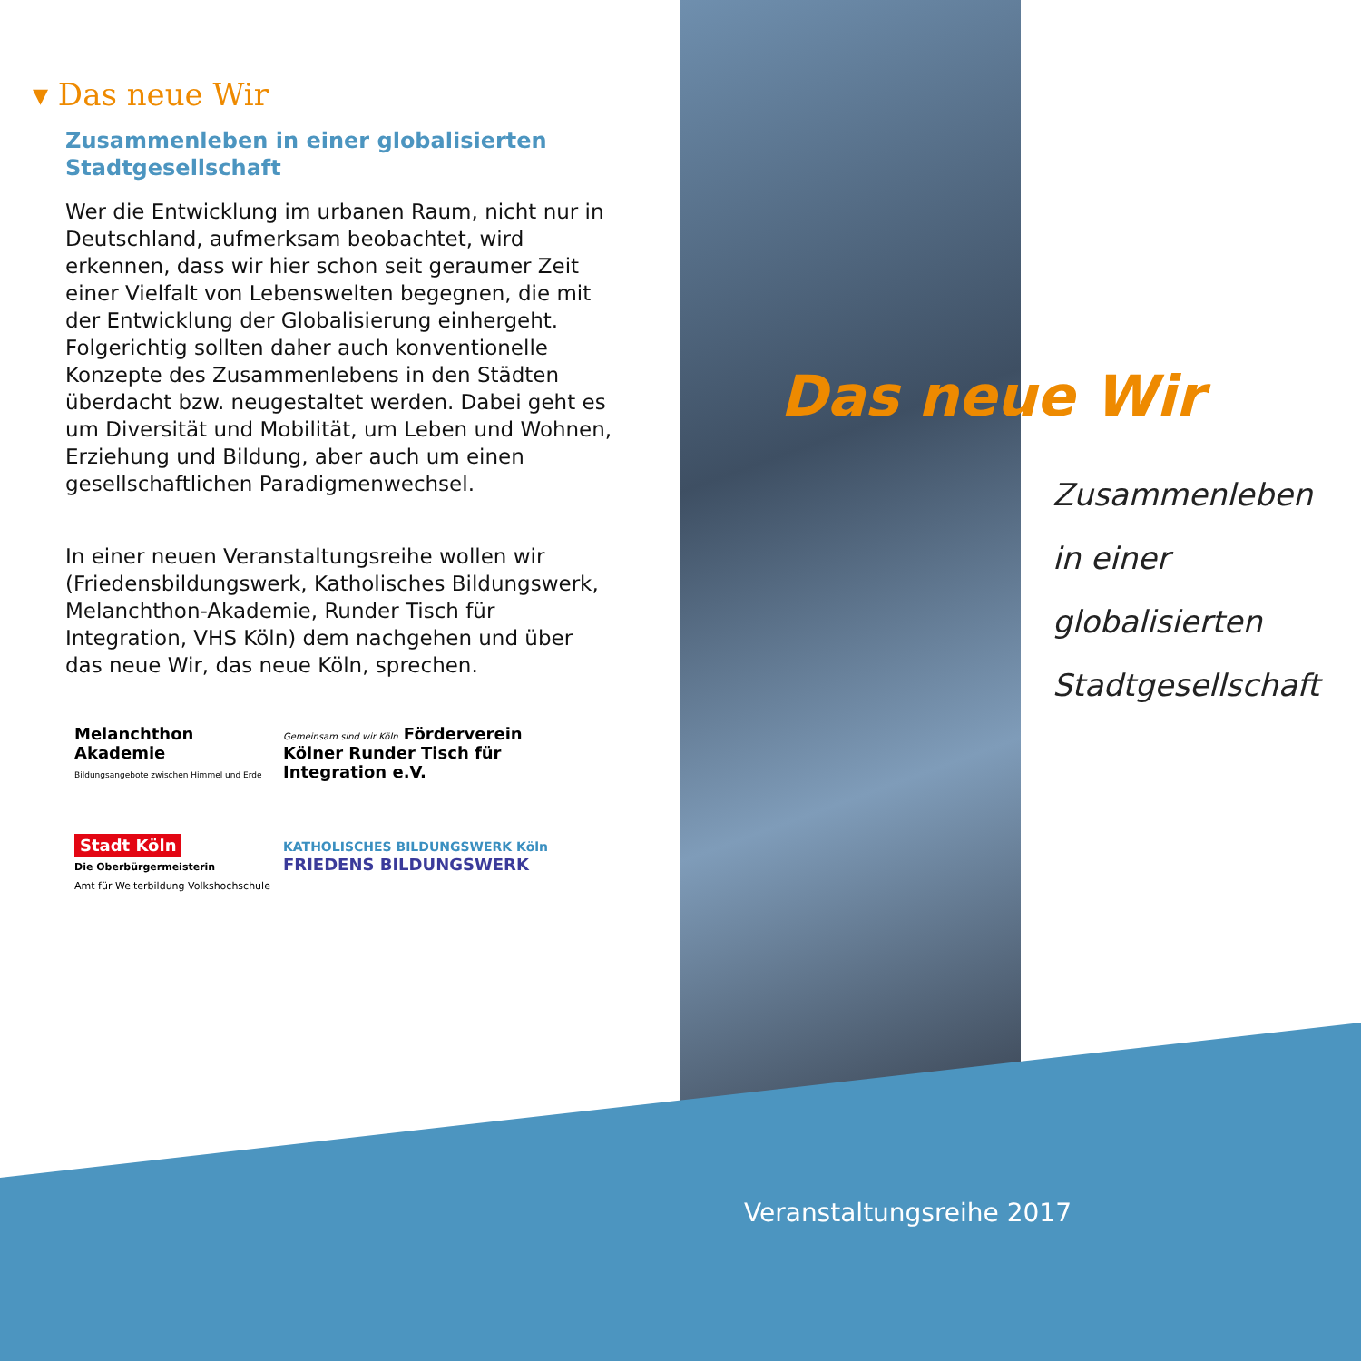▾ Das neue Wir
Zusammenleben in einer globalisierten Stadtgesellschaft
Wer die Entwicklung im urbanen Raum, nicht nur in Deutschland, aufmerksam beobachtet, wird erkennen, dass wir hier schon seit geraumer Zeit einer Vielfalt von Lebenswelten begegnen, die mit der Entwicklung der Globalisierung einhergeht. Folgerichtig sollten daher auch konventionelle Konzepte des Zusammenlebens in den Städten überdacht bzw. neugestaltet werden. Dabei geht es um Diversität und Mobilität, um Leben und Wohnen, Erziehung und Bildung, aber auch um einen gesellschaftlichen Paradigmenwechsel.
In einer neuen Veranstaltungsreihe wollen wir (Friedensbildungswerk, Katholisches Bildungswerk, Melanchthon-Akademie, Runder Tisch für Integration, VHS Köln) dem nachgehen und über das neue Wir, das neue Köln, sprechen.
Melanchthon Akademie
Bildungsangebote zwischen Himmel und Erde
Gemeinsam sind wir Köln Förderverein Kölner Runder Tisch für Integration e.V.
Stadt Köln
Die Oberbürgermeisterin
Amt für Weiterbildung Volkshochschule
KATHOLISCHES BILDUNGSWERK Köln FRIEDENS BILDUNGSWERK
Das neue Wir
Zusammenleben
in einer
globalisierten
Stadtgesellschaft
Veranstaltungsreihe 2017